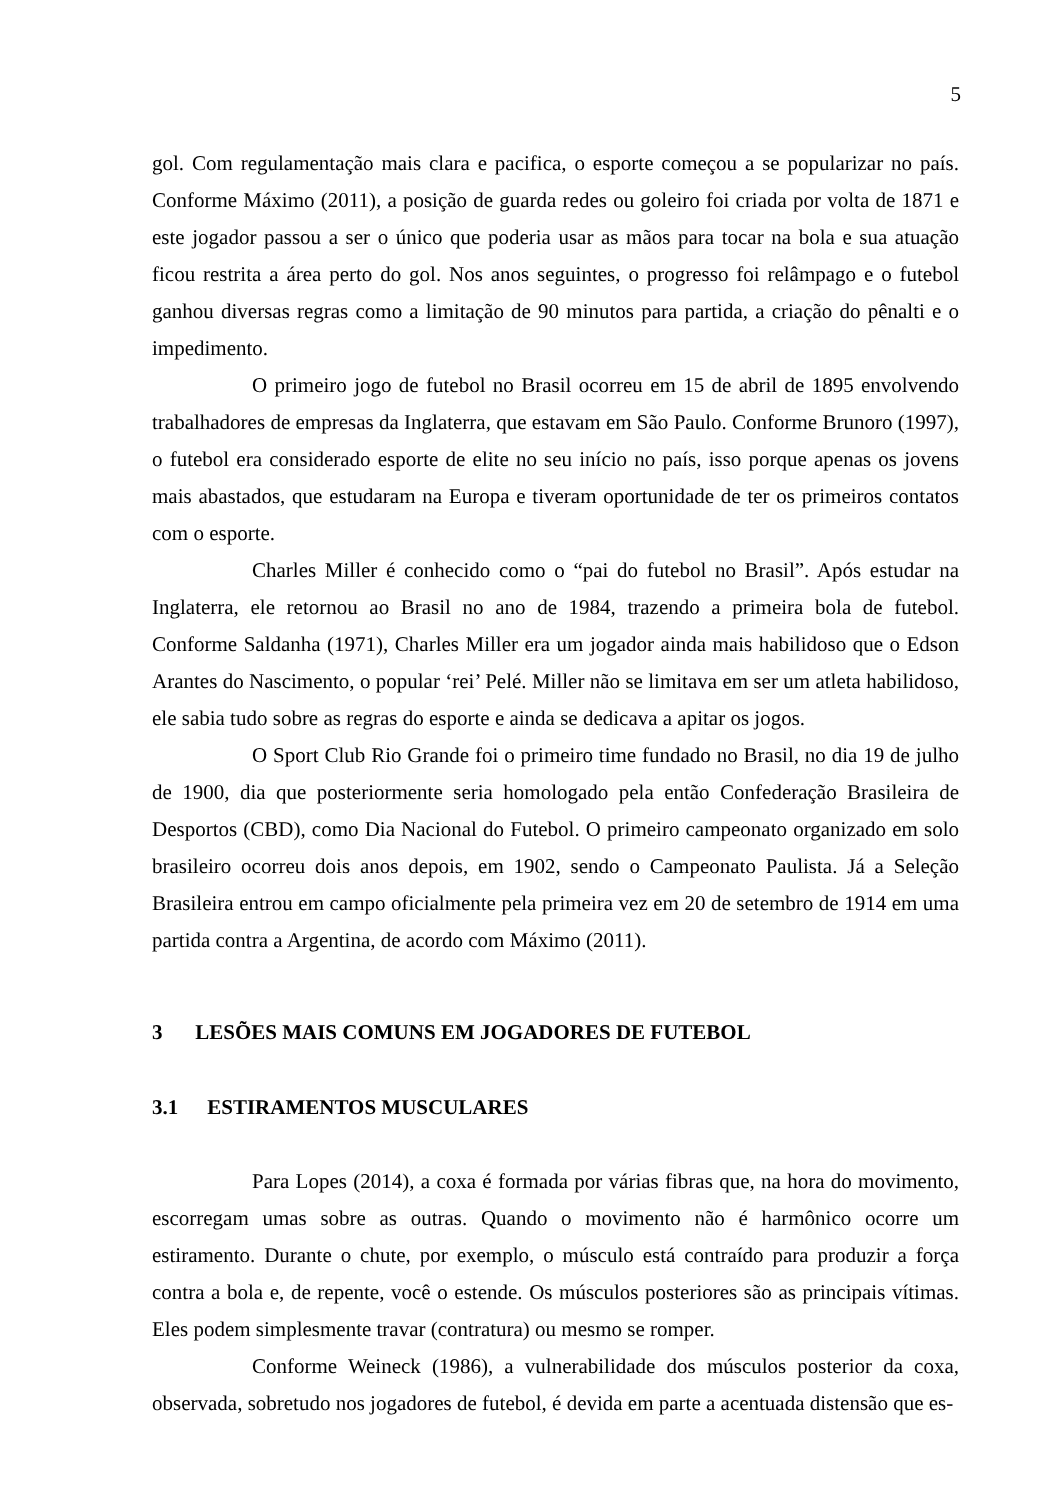5
gol. Com regulamentação mais clara e pacifica, o esporte começou a se popularizar no país. Conforme Máximo (2011), a posição de guarda redes ou goleiro foi criada por volta de 1871 e este jogador passou a ser o único que poderia usar as mãos para tocar na bola e sua atuação ficou restrita a área perto do gol. Nos anos seguintes, o progresso foi relâmpago e o futebol ganhou diversas regras como a limitação de 90 minutos para partida, a criação do pênalti e o impedimento.
O primeiro jogo de futebol no Brasil ocorreu em 15 de abril de 1895 envolvendo trabalhadores de empresas da Inglaterra, que estavam em São Paulo. Conforme Brunoro (1997), o futebol era considerado esporte de elite no seu início no país, isso porque apenas os jovens mais abastados, que estudaram na Europa e tiveram oportunidade de ter os primeiros contatos com o esporte.
Charles Miller é conhecido como o “pai do futebol no Brasil”. Após estudar na Inglaterra, ele retornou ao Brasil no ano de 1984, trazendo a primeira bola de futebol. Conforme Saldanha (1971), Charles Miller era um jogador ainda mais habilidoso que o Edson Arantes do Nascimento, o popular ‘rei’ Pelé. Miller não se limitava em ser um atleta habilidoso, ele sabia tudo sobre as regras do esporte e ainda se dedicava a apitar os jogos.
O Sport Club Rio Grande foi o primeiro time fundado no Brasil, no dia 19 de julho de 1900, dia que posteriormente seria homologado pela então Confederação Brasileira de Desportos (CBD), como Dia Nacional do Futebol. O primeiro campeonato organizado em solo brasileiro ocorreu dois anos depois, em 1902, sendo o Campeonato Paulista. Já a Seleção Brasileira entrou em campo oficialmente pela primeira vez em 20 de setembro de 1914 em uma partida contra a Argentina, de acordo com Máximo (2011).
3 LESÕES MAIS COMUNS EM JOGADORES DE FUTEBOL
3.1 ESTIRAMENTOS MUSCULARES
Para Lopes (2014), a coxa é formada por várias fibras que, na hora do movimento, escorregam umas sobre as outras. Quando o movimento não é harmônico ocorre um estiramento. Durante o chute, por exemplo, o músculo está contraído para produzir a força contra a bola e, de repente, você o estende. Os músculos posteriores são as principais vítimas. Eles podem simplesmente travar (contratura) ou mesmo se romper.
Conforme Weineck (1986), a vulnerabilidade dos músculos posterior da coxa, observada, sobretudo nos jogadores de futebol, é devida em parte a acentuada distensão que es-